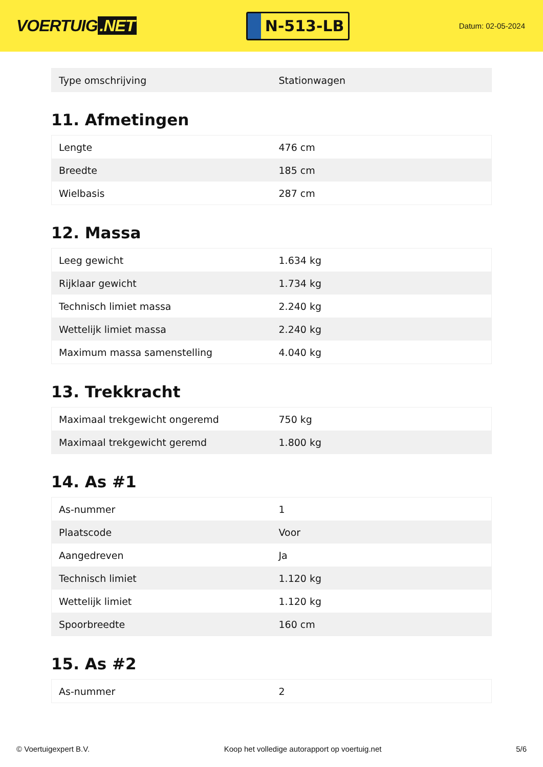VOERTUIG.NET
N-513-LB
Datum: 02-05-2024
| Type omschrijving | Stationwagen |
11. Afmetingen
| Lengte | 476 cm |
| Breedte | 185 cm |
| Wielbasis | 287 cm |
12. Massa
| Leeg gewicht | 1.634 kg |
| Rijklaar gewicht | 1.734 kg |
| Technisch limiet massa | 2.240 kg |
| Wettelijk limiet massa | 2.240 kg |
| Maximum massa samenstelling | 4.040 kg |
13. Trekkracht
| Maximaal trekgewicht ongeremd | 750 kg |
| Maximaal trekgewicht geremd | 1.800 kg |
14. As #1
| As-nummer | 1 |
| Plaatscode | Voor |
| Aangedreven | Ja |
| Technisch limiet | 1.120 kg |
| Wettelijk limiet | 1.120 kg |
| Spoorbreedte | 160 cm |
15. As #2
| As-nummer | 2 |
© Voertuigexpert B.V. Koop het volledige autorapport op voertuig.net 5/6